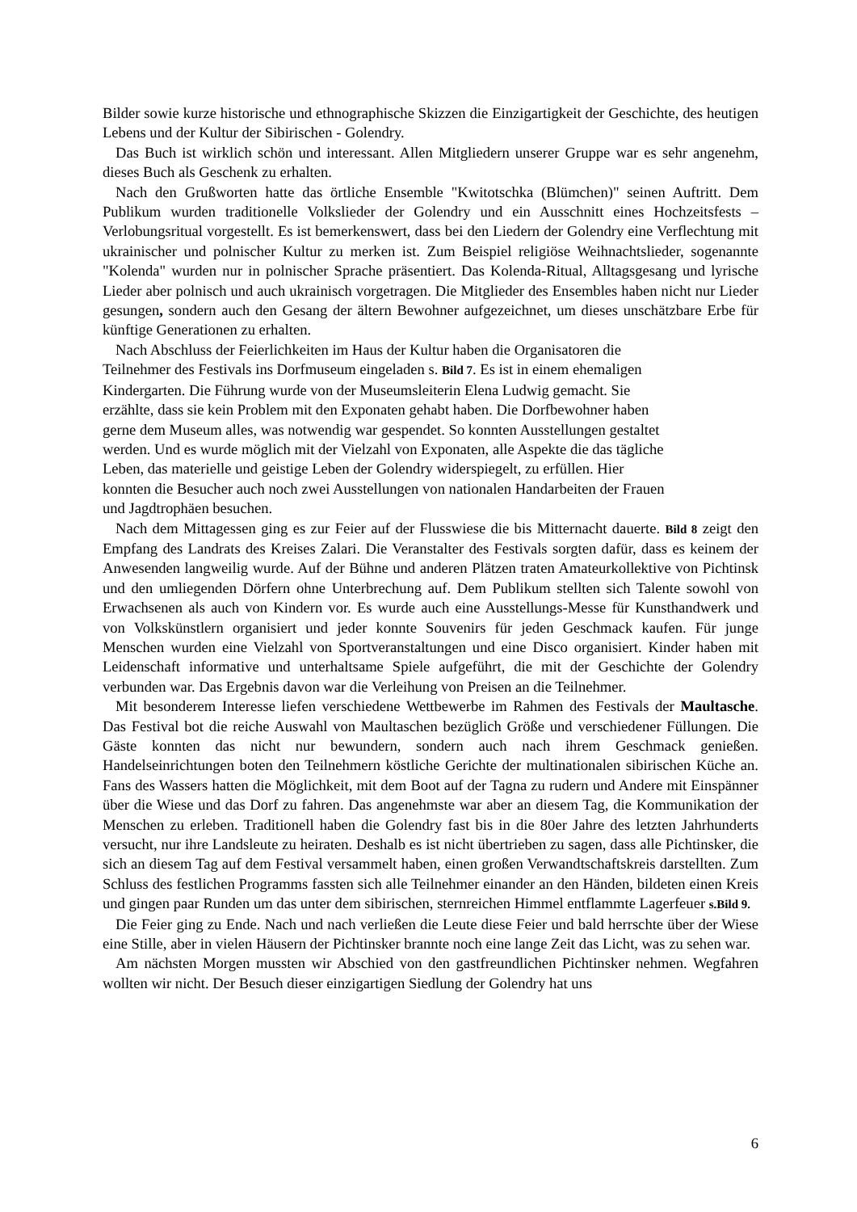Bilder sowie kurze historische und ethnographische Skizzen die Einzigartigkeit der Geschichte, des heutigen Lebens und der Kultur der Sibirischen - Golendry.
Das Buch ist wirklich schön und interessant. Allen Mitgliedern unserer Gruppe war es sehr angenehm, dieses Buch als Geschenk zu erhalten.
Nach den Grußworten hatte das örtliche Ensemble "Kwitotschka (Blümchen)" seinen Auftritt. Dem Publikum wurden traditionelle Volkslieder der Golendry und ein Ausschnitt eines Hochzeitsfests – Verlobungsritual vorgestellt. Es ist bemerkenswert, dass bei den Liedern der Golendry eine Verflechtung mit ukrainischer und polnischer Kultur zu merken ist. Zum Beispiel religiöse Weihnachtslieder, sogenannte "Kolenda" wurden nur in polnischer Sprache präsentiert. Das Kolenda-Ritual, Alltagsgesang und lyrische Lieder aber polnisch und auch ukrainisch vorgetragen. Die Mitglieder des Ensembles haben nicht nur Lieder gesungen, sondern auch den Gesang der ältern Bewohner aufgezeichnet, um dieses unschätzbare Erbe für künftige Generationen zu erhalten.
Nach Abschluss der Feierlichkeiten im Haus der Kultur haben die Organisatoren die
Teilnehmer des Festivals ins Dorfmuseum eingeladen s. Bild 7. Es ist in einem ehemaligen
Kindergarten. Die Führung wurde von der Museumsleiterin Elena Ludwig gemacht. Sie
erzählte, dass sie kein Problem mit den Exponaten gehabt haben. Die Dorfbewohner haben
gerne dem Museum alles, was notwendig war gespendet. So konnten Ausstellungen gestaltet
werden. Und es wurde möglich mit der Vielzahl von Exponaten, alle Aspekte die das tägliche
Leben, das materielle und geistige Leben der Golendry widerspiegelt, zu erfüllen. Hier
konnten die Besucher auch noch zwei Ausstellungen von nationalen Handarbeiten der Frauen
und Jagdtrophäen besuchen.
Nach dem Mittagessen ging es zur Feier auf der Flusswiese die bis Mitternacht dauerte. Bild 8 zeigt den Empfang des Landrats des Kreises Zalari. Die Veranstalter des Festivals sorgten dafür, dass es keinem der Anwesenden langweilig wurde. Auf der Bühne und anderen Plätzen traten Amateurkollektive von Pichtinsk und den umliegenden Dörfern ohne Unterbrechung auf. Dem Publikum stellten sich Talente sowohl von Erwachsenen als auch von Kindern vor. Es wurde auch eine Ausstellungs-Messe für Kunsthandwerk und von Volkskünstlern organisiert und jeder konnte Souvenirs für jeden Geschmack kaufen. Für junge Menschen wurden eine Vielzahl von Sportveranstaltungen und eine Disco organisiert. Kinder haben mit Leidenschaft informative und unterhaltsame Spiele aufgeführt, die mit der Geschichte der Golendry verbunden war. Das Ergebnis davon war die Verleihung von Preisen an die Teilnehmer.
Mit besonderem Interesse liefen verschiedene Wettbewerbe im Rahmen des Festivals der Maultasche. Das Festival bot die reiche Auswahl von Maultaschen bezüglich Größe und verschiedener Füllungen. Die Gäste konnten das nicht nur bewundern, sondern auch nach ihrem Geschmack genießen. Handelseinrichtungen boten den Teilnehmern köstliche Gerichte der multinationalen sibirischen Küche an. Fans des Wassers hatten die Möglichkeit, mit dem Boot auf der Tagna zu rudern und Andere mit Einspänner über die Wiese und das Dorf zu fahren. Das angenehmste war aber an diesem Tag, die Kommunikation der Menschen zu erleben. Traditionell haben die Golendry fast bis in die 80er Jahre des letzten Jahrhunderts versucht, nur ihre Landsleute zu heiraten. Deshalb es ist nicht übertrieben zu sagen, dass alle Pichtinsker, die sich an diesem Tag auf dem Festival versammelt haben, einen großen Verwandtschaftskreis darstellten. Zum Schluss des festlichen Programms fassten sich alle Teilnehmer einander an den Händen, bildeten einen Kreis und gingen paar Runden um das unter dem sibirischen, sternreichen Himmel entflammte Lagerfeuer s.Bild 9.
Die Feier ging zu Ende. Nach und nach verließen die Leute diese Feier und bald herrschte über der Wiese eine Stille, aber in vielen Häusern der Pichtinsker brannte noch eine lange Zeit das Licht, was zu sehen war.
Am nächsten Morgen mussten wir Abschied von den gastfreundlichen Pichtinsker nehmen. Wegfahren wollten wir nicht. Der Besuch dieser einzigartigen Siedlung der Golendry hat uns
6